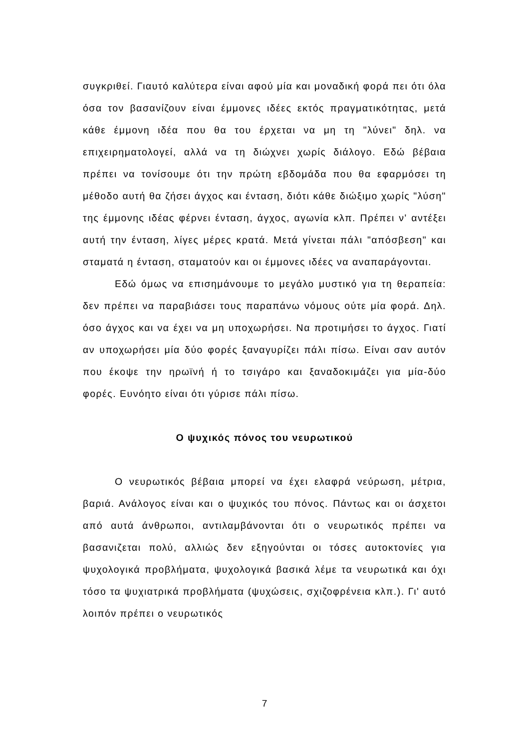συγκριθεί. Γιαυτό καλύτερα είναι αφού μία και μοναδική φορά πει ότι όλα όσα τον βασανίζουν είναι έμμονες ιδέες εκτός πραγματικότητας, μετά κάθε έμμονη ιδέα που θα του έρχεται να μη τη "λύνει" δηλ. να επιχειρηματολογεί, αλλά να τη διώχνει χωρίς διάλογο. Εδώ βέβαια πρέπει να τονίσουμε ότι την πρώτη εβδομάδα που θα εφαρμόσει τη μέθοδο αυτή θα ζήσει άγχος και ένταση, διότι κάθε διώξιμο χωρίς "λύση" της έμμονης ιδέας φέρνει ένταση, άγχος, αγωνία κλπ. Πρέπει ν' αντέξει αυτή την ένταση, λίγες μέρες κρατά. Μετά γίνεται πάλι "απόσβεση" και σταματά η ένταση, σταματούν και οι έμμονες ιδέες να αναπαράγονται.
Εδώ όμως να επισημάνουμε το μεγάλο μυστικό για τη θεραπεία: δεν πρέπει να παραβιάσει τους παραπάνω νόμους ούτε μία φορά. Δηλ. όσο άγχος και να έχει να μη υποχωρήσει. Να προτιμήσει το άγχος. Γιατί αν υποχωρήσει μία δύο φορές ξαναγυρίζει πάλι πίσω. Είναι σαν αυτόν που έκοψε την ηρωϊνή ή το τσιγάρο και ξαναδοκιμάζει για μία-δύο φορές. Ευνόητο είναι ότι γύρισε πάλι πίσω.
Ο ψυχικός πόνος του νευρωτικού
Ο νευρωτικός βέβαια μπορεί να έχει ελαφρά νεύρωση, μέτρια, βαριά. Ανάλογος είναι και ο ψυχικός του πόνος. Πάντως και οι άσχετοι από αυτά άνθρωποι, αντιλαμβάνονται ότι ο νευρωτικός πρέπει να βασανιζεται πολύ, αλλιώς δεν εξηγούνται οι τόσες αυτοκτονίες για ψυχολογικά προβλήματα, ψυχολογικά βασικά λέμε τα νευρωτικά και όχι τόσο τα ψυχιατρικά προβλήματα (ψυχώσεις, σχιζοφρένεια κλπ.). Γι' αυτό λοιπόν πρέπει ο νευρωτικός
7